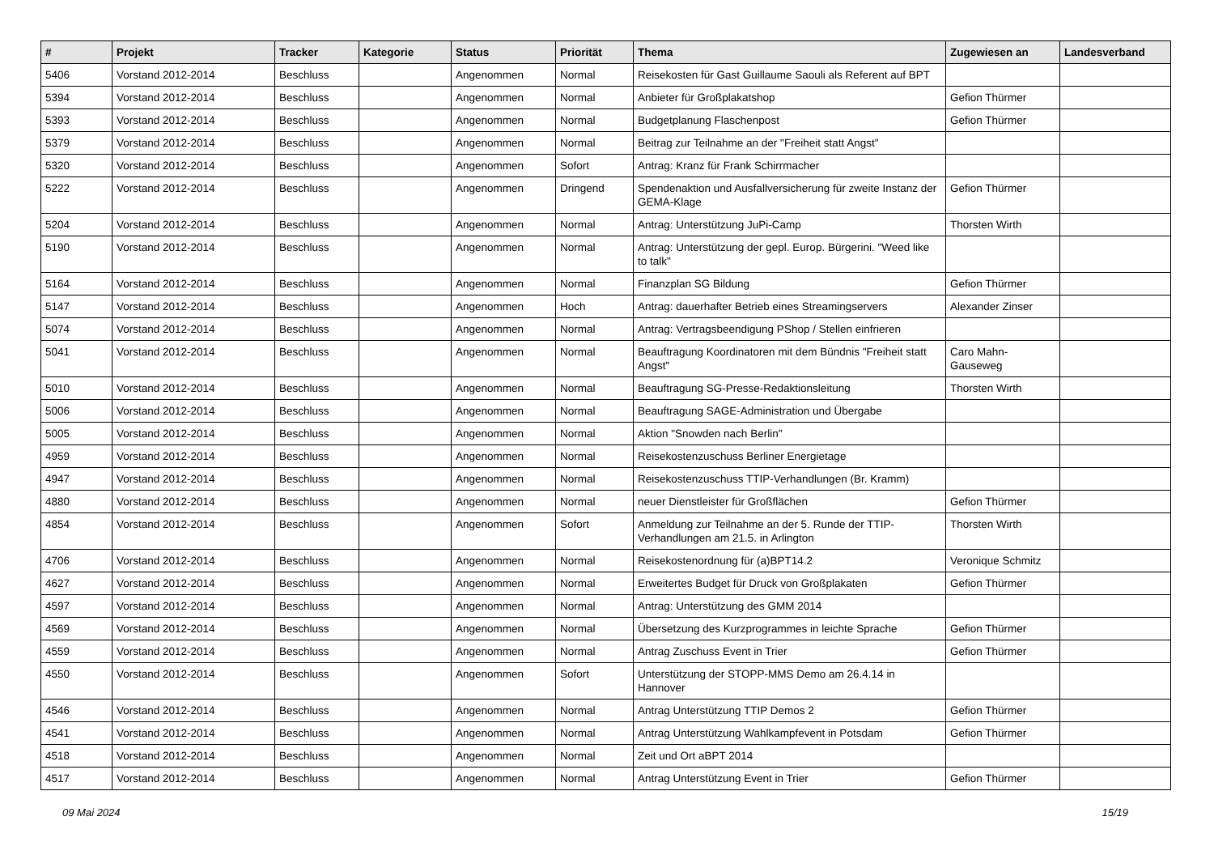| # | Projekt | Tracker | Kategorie | Status | Priorität | Thema | Zugewiesen an | Landesverband |
| --- | --- | --- | --- | --- | --- | --- | --- | --- |
| 5406 | Vorstand 2012-2014 | Beschluss | | Angenommen | Normal | Reisekosten für Gast Guillaume Saouli als Referent auf BPT | | |
| 5394 | Vorstand 2012-2014 | Beschluss | | Angenommen | Normal | Anbieter für Großplakatshop | Gefion Thürmer | |
| 5393 | Vorstand 2012-2014 | Beschluss | | Angenommen | Normal | Budgetplanung Flaschenpost | Gefion Thürmer | |
| 5379 | Vorstand 2012-2014 | Beschluss | | Angenommen | Normal | Beitrag zur Teilnahme an der "Freiheit statt Angst" | | |
| 5320 | Vorstand 2012-2014 | Beschluss | | Angenommen | Sofort | Antrag: Kranz für Frank Schirrmacher | | |
| 5222 | Vorstand 2012-2014 | Beschluss | | Angenommen | Dringend | Spendenaktion und Ausfallversicherung für zweite Instanz der GEMA-Klage | Gefion Thürmer | |
| 5204 | Vorstand 2012-2014 | Beschluss | | Angenommen | Normal | Antrag: Unterstützung JuPi-Camp | Thorsten Wirth | |
| 5190 | Vorstand 2012-2014 | Beschluss | | Angenommen | Normal | Antrag: Unterstützung der gepl. Europ. Bürgerini. "Weed like to talk" | | |
| 5164 | Vorstand 2012-2014 | Beschluss | | Angenommen | Normal | Finanzplan SG Bildung | Gefion Thürmer | |
| 5147 | Vorstand 2012-2014 | Beschluss | | Angenommen | Hoch | Antrag: dauerhafter Betrieb eines Streamingservers | Alexander Zinser | |
| 5074 | Vorstand 2012-2014 | Beschluss | | Angenommen | Normal | Antrag: Vertragsbeendigung PShop / Stellen einfrieren | | |
| 5041 | Vorstand 2012-2014 | Beschluss | | Angenommen | Normal | Beauftragung Koordinatoren mit dem Bündnis "Freiheit statt Angst" | Caro Mahn-Gauseweg | |
| 5010 | Vorstand 2012-2014 | Beschluss | | Angenommen | Normal | Beauftragung SG-Presse-Redaktionsleitung | Thorsten Wirth | |
| 5006 | Vorstand 2012-2014 | Beschluss | | Angenommen | Normal | Beauftragung SAGE-Administration und Übergabe | | |
| 5005 | Vorstand 2012-2014 | Beschluss | | Angenommen | Normal | Aktion "Snowden nach Berlin" | | |
| 4959 | Vorstand 2012-2014 | Beschluss | | Angenommen | Normal | Reisekostenzuschuss Berliner Energietage | | |
| 4947 | Vorstand 2012-2014 | Beschluss | | Angenommen | Normal | Reisekostenzuschuss TTIP-Verhandlungen (Br. Kramm) | | |
| 4880 | Vorstand 2012-2014 | Beschluss | | Angenommen | Normal | neuer Dienstleister für Großflächen | Gefion Thürmer | |
| 4854 | Vorstand 2012-2014 | Beschluss | | Angenommen | Sofort | Anmeldung zur Teilnahme an der 5. Runde der TTIP-Verhandlungen am 21.5. in Arlington | Thorsten Wirth | |
| 4706 | Vorstand 2012-2014 | Beschluss | | Angenommen | Normal | Reisekostenordnung für (a)BPT14.2 | Veronique Schmitz | |
| 4627 | Vorstand 2012-2014 | Beschluss | | Angenommen | Normal | Erweitertes Budget für Druck von Großplakaten | Gefion Thürmer | |
| 4597 | Vorstand 2012-2014 | Beschluss | | Angenommen | Normal | Antrag: Unterstützung des GMM 2014 | | |
| 4569 | Vorstand 2012-2014 | Beschluss | | Angenommen | Normal | Übersetzung des Kurzprogrammes in leichte Sprache | Gefion Thürmer | |
| 4559 | Vorstand 2012-2014 | Beschluss | | Angenommen | Normal | Antrag Zuschuss Event in Trier | Gefion Thürmer | |
| 4550 | Vorstand 2012-2014 | Beschluss | | Angenommen | Sofort | Unterstützung der STOPP-MMS Demo am 26.4.14 in Hannover | | |
| 4546 | Vorstand 2012-2014 | Beschluss | | Angenommen | Normal | Antrag Unterstützung TTIP Demos 2 | Gefion Thürmer | |
| 4541 | Vorstand 2012-2014 | Beschluss | | Angenommen | Normal | Antrag Unterstützung Wahlkampfevent in Potsdam | Gefion Thürmer | |
| 4518 | Vorstand 2012-2014 | Beschluss | | Angenommen | Normal | Zeit und Ort aBPT 2014 | | |
| 4517 | Vorstand 2012-2014 | Beschluss | | Angenommen | Normal | Antrag Unterstützung Event in Trier | Gefion Thürmer | |
09 Mai 2024 15/19